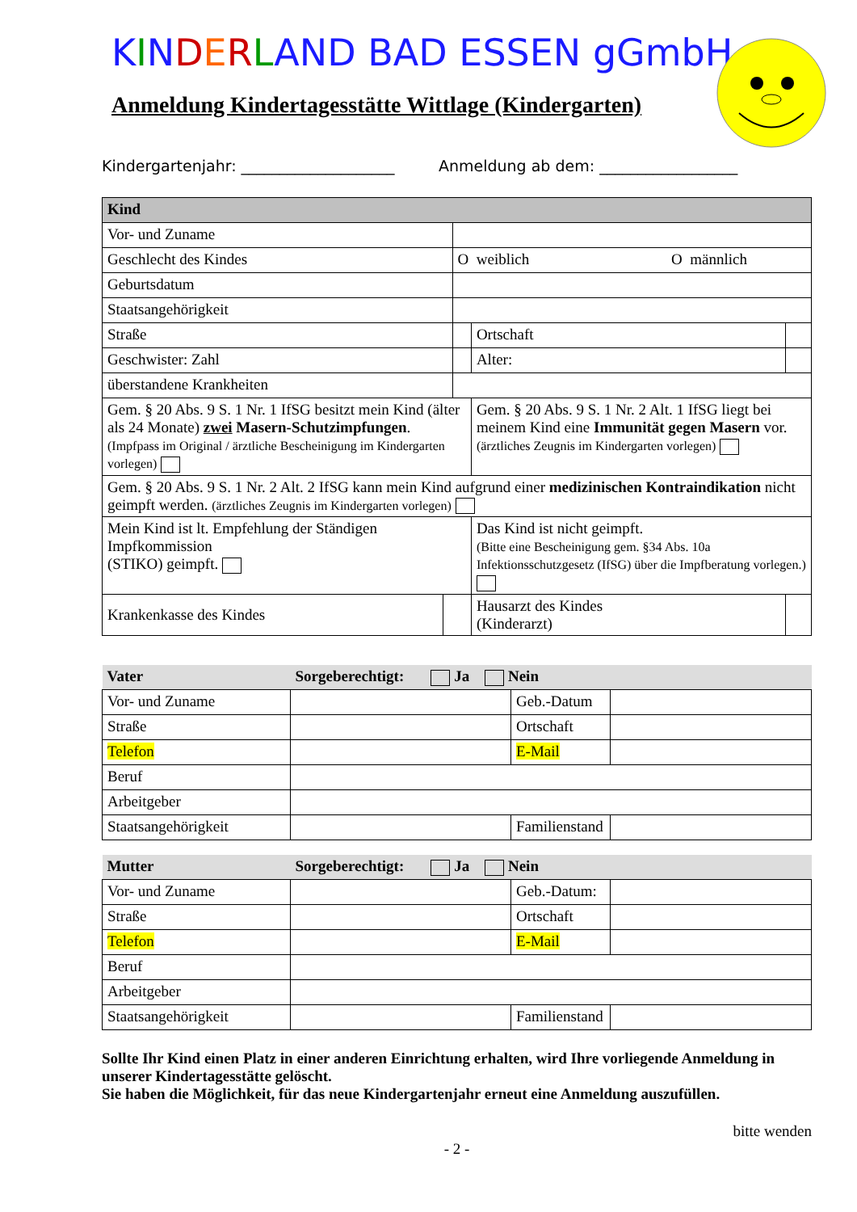KINDERLAND BAD ESSEN gGmbH
Anmeldung Kindertagesstätte Wittlage (Kindergarten)
Kindergartenjahr: ____________________ Anmeldung ab dem: __________________
| Kind | | | | | |
| Vor- und Zuname | | | | | |
| Geschlecht des Kindes | | O weiblich O männlich | | | |
| Geburtsdatum | | | | | |
| Staatsangehörigkeit | | | | | |
| Straße | | | | Ortschaft | |
| Geschwister: Zahl | | | | Alter: | |
| überstandene Krankheiten | | | | | |
| Gem. § 20 Abs. 9 S. 1 Nr. 1 IfSG besitzt mein Kind (älter als 24 Monate) zwei Masern-Schutzimpfungen . (Impfpass im Original / ärztliche Bescheinigung im Kindergarten vorlegen) | | | Gem. § 20 Abs. 9 S. 1 Nr. 2 Alt. 1 IfSG liegt bei meinem Kind eine Immunität gegen Masern vor. (ärztliches Zeugnis im Kindergarten vorlegen) | | |
| Gem. § 20 Abs. 9 S. 1 Nr. 2 Alt. 2 IfSG kann mein Kind aufgrund einer medizinischen Kontraindikation nicht geimpft werden. (ärztliches Zeugnis im Kindergarten vorlegen) | | | | | |
| Mein Kind ist lt. Empfehlung der Ständigen Impfkommission (STIKO) geimpft. | | | Das Kind ist nicht geimpft. (Bitte eine Bescheinigung gem. §34 Abs. 10a Infektionsschutzgesetz (IfSG) über die Impfberatung vorlegen.) | | |
| Krankenkasse des Kindes | | | Hausarzt des Kindes (Kinderarzt) | | |
| Vater | Sorgeberechtigt: Ja Nein | | |
| Vor- und Zuname | | Geb.-Datum | |
| Straße | | Ortschaft | |
| Telefon | | E-Mail | |
| Beruf | | | |
| Arbeitgeber | | | |
| Staatsangehörigkeit | | Familienstand | |
| Mutter | Sorgeberechtigt: Ja Nein | | |
| Vor- und Zuname | | Geb.-Datum: | |
| Straße | | Ortschaft | |
| Telefon | | E-Mail | |
| Beruf | | | |
| Arbeitgeber | | | |
| Staatsangehörigkeit | | Familienstand | |
Sollte Ihr Kind einen Platz in einer anderen Einrichtung erhalten, wird Ihre vorliegende Anmeldung in unserer Kindertagesstätte gelöscht.
Sie haben die Möglichkeit, für das neue Kindergartenjahr erneut eine Anmeldung auszufüllen.
bitte wenden
- 2 -